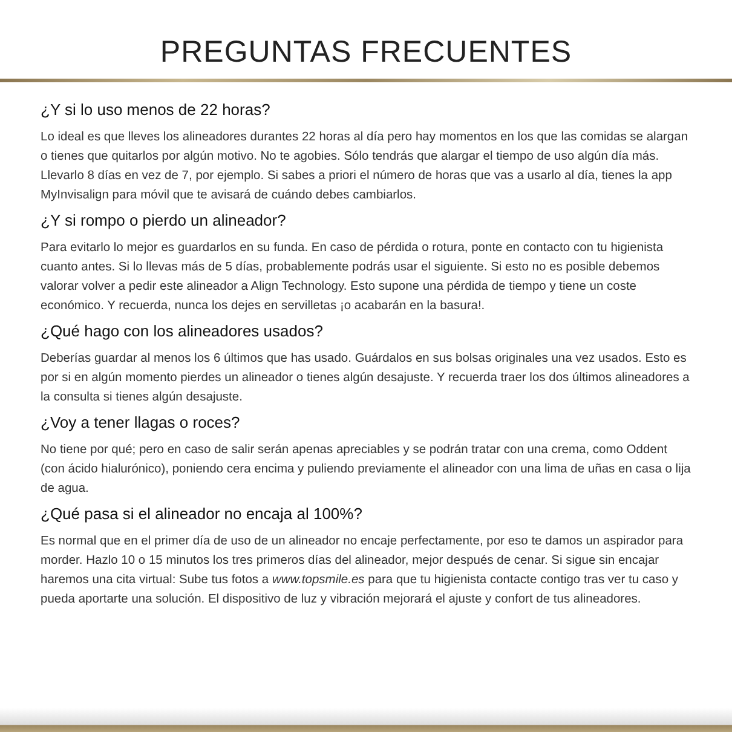PREGUNTAS FRECUENTES
¿Y si lo uso menos de 22 horas?
Lo ideal es que lleves los alineadores durantes 22 horas al día pero hay momentos en los que las comidas se alargan o tienes que quitarlos por algún motivo. No te agobies. Sólo tendrás que alargar el tiempo de uso algún día más. Llevarlo 8 días en vez de 7, por ejemplo. Si sabes a priori el número de horas que vas a usarlo al día, tienes la app MyInvisalign para móvil que te avisará de cuándo debes cambiarlos.
¿Y si rompo o pierdo un alineador?
Para evitarlo lo mejor es guardarlos en su funda. En caso de pérdida o rotura, ponte en contacto con tu higienista cuanto antes. Si lo llevas más de 5 días, probablemente podrás usar el siguiente. Si esto no es posible debemos valorar volver a pedir este alineador a Align Technology. Esto supone una pérdida de tiempo y tiene un coste económico. Y recuerda, nunca los dejes en servilletas ¡o acabarán en la basura!.
¿Qué hago con los alineadores usados?
Deberías guardar al menos los 6 últimos que has usado. Guárdalos en sus bolsas originales una vez usados. Esto es por si en algún momento pierdes un alineador o tienes algún desajuste. Y recuerda traer los dos últimos alineadores a la consulta si tienes algún desajuste.
¿Voy a tener llagas o roces?
No tiene por qué; pero en caso de salir serán apenas apreciables y se podrán tratar con una crema, como Oddent (con ácido hialurónico), poniendo cera encima y puliendo previamente el alineador con una lima de uñas en casa o lija de agua.
¿Qué pasa si el alineador no encaja al 100%?
Es normal que en el primer día de uso de un alineador no encaje perfectamente, por eso te damos un aspirador para morder. Hazlo 10 o 15 minutos los tres primeros días del alineador, mejor después de cenar. Si sigue sin encajar haremos una cita virtual: Sube tus fotos a www.topsmile.es para que tu higienista contacte contigo tras ver tu caso y pueda aportarte una solución. El dispositivo de luz y vibración mejorará el ajuste y confort de tus alineadores.